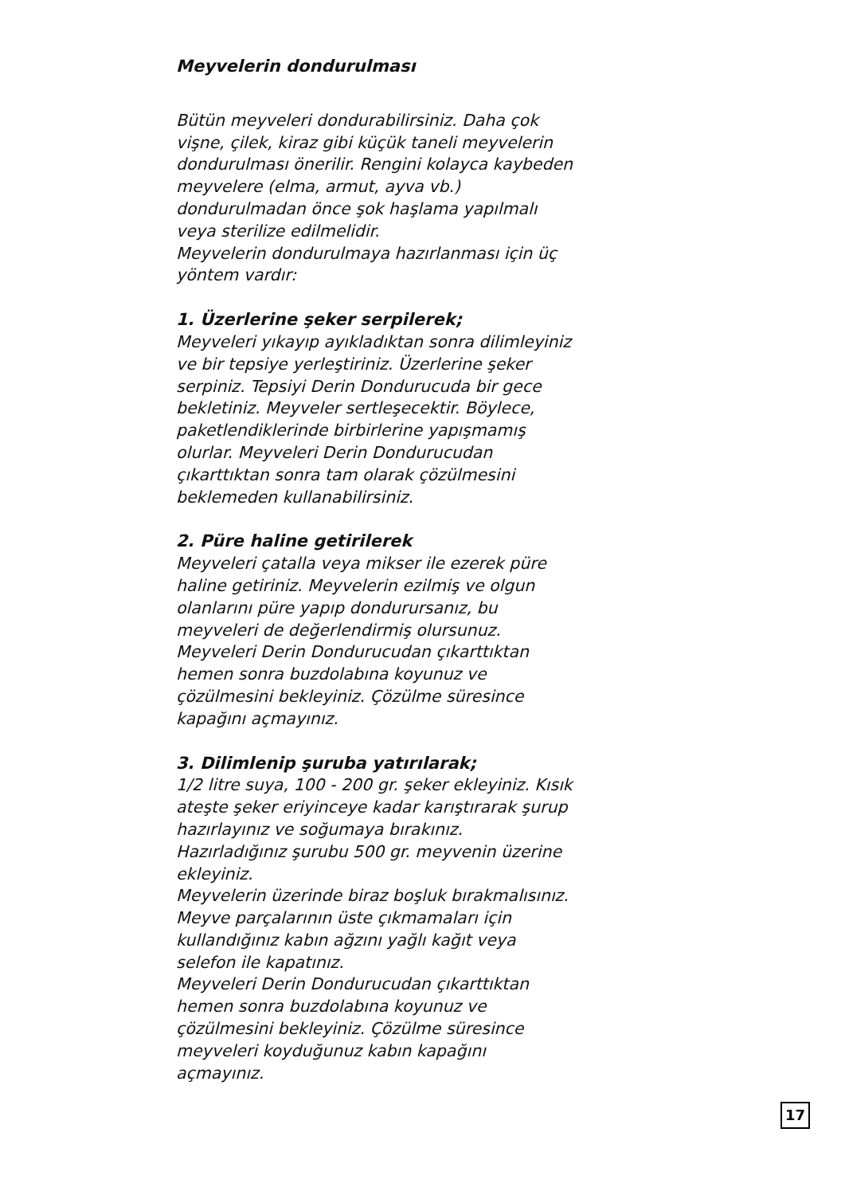Meyvelerin dondurulması
Bütün meyveleri dondurabilirsiniz. Daha çok vişne, çilek, kiraz gibi küçük taneli meyvelerin dondurulması önerilir. Rengini kolayca kaybeden meyvelere (elma, armut, ayva vb.) dondurulmadan önce şok haşlama yapılmalı veya sterilize edilmelidir.
Meyvelerin dondurulmaya hazırlanması için üç yöntem vardır:
1. Üzerlerine şeker serpilerek;
Meyveleri yıkayıp ayıkladıktan sonra dilimleyiniz ve bir tepsiye yerleştiriniz. Üzerlerine şeker serpiniz. Tepsiyi Derin Dondurucuda bir gece bekletiniz. Meyveler sertleşecektir. Böylece, paketlendiklerinde birbirlerine yapışmamış olurlar. Meyveleri Derin Dondurucudan çıkarttıktan sonra tam olarak çözülmesini beklemeden kullanabilirsiniz.
2. Püre haline getirilerek
Meyveleri çatalla veya mikser ile ezerek püre haline getiriniz. Meyvelerin ezilmiş ve olgun olanlarını püre yapıp dondurursanız, bu meyveleri de değerlendirmiş olursunuz.
Meyveleri Derin Dondurucudan çıkarttıktan hemen sonra buzdolabına koyunuz ve çözülmesini bekleyiniz. Çözülme süresince kapağını açmayınız.
3. Dilimlenip şuruba yatırılarak;
1/2 litre suya, 100 - 200 gr. şeker ekleyiniz. Kısık ateşte şeker eriyinceye kadar karıştırarak şurup hazırlayınız ve soğumaya bırakınız.
Hazırladığınız şurubu 500 gr. meyvenin üzerine ekleyiniz.
Meyvelerin üzerinde biraz boşluk bırakmalısınız. Meyve parçalarının üste çıkmamaları için kullandığınız kabın ağzını yağlı kağıt veya selefon ile kapatınız.
Meyveleri Derin Dondurucudan çıkarttıktan hemen sonra buzdolabına koyunuz ve çözülmesini bekleyiniz. Çözülme süresince meyveleri koyduğunuz kabın kapağını açmayınız.
17